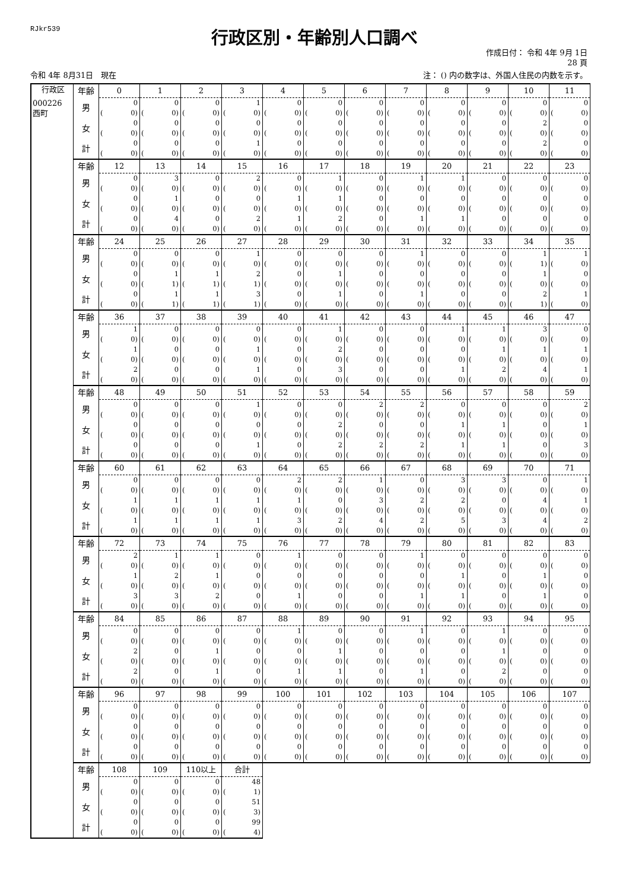RJkr539
行政区別・年齢別人口調べ
作成日付： 令和 4年 9月 1日
28 頁
令和 4年 8月31日　現在
注： () 内の数字は、外国人住民の内数を示す。
| 行政区 | 年齢 | 0 | 1 | 2 | 3 | 4 | 5 | 6 | 7 | 8 | 9 | 10 | 11 |
| 000226 西町 | 男 | 0 ( 0) | 0 ( 0) | 0 ( 0) | 1 ( 0) | 0 ( 0) | 0 ( 0) | 0 ( 0) | 0 ( 0) | 0 ( 0) | 0 ( 0) | 0 ( 0) | 0 ( 0) |
| | 女 | 0 ( 0) | 0 ( 0) | 0 ( 0) | 0 ( 0) | 0 ( 0) | 0 ( 0) | 0 ( 0) | 0 ( 0) | 0 ( 0) | 0 ( 0) | 2 ( 0) | 0 ( 0) |
| | 計 | 0 ( 0) | 0 ( 0) | 0 ( 0) | 1 ( 0) | 0 ( 0) | 0 ( 0) | 0 ( 0) | 0 ( 0) | 0 ( 0) | 0 ( 0) | 2 ( 0) | 0 ( 0) |
| | 年齢 | 12 | 13 | 14 | 15 | 16 | 17 | 18 | 19 | 20 | 21 | 22 | 23 |
| | 男 | 0 ( 0) | 3 ( 0) | 0 ( 0) | 2 ( 0) | 0 ( 0) | 1 ( 0) | 0 ( 0) | 1 ( 0) | 1 ( 0) | 0 ( 0) | 0 ( 0) | 0 ( 0) |
| | 女 | 0 ( 0) | 1 ( 0) | 0 ( 0) | 0 ( 0) | 1 ( 0) | 1 ( 0) | 0 ( 0) | 0 ( 0) | 0 ( 0) | 0 ( 0) | 0 ( 0) | 0 ( 0) |
| | 計 | 0 ( 0) | 4 ( 0) | 0 ( 0) | 2 ( 0) | 1 ( 0) | 2 ( 0) | 0 ( 0) | 1 ( 0) | 1 ( 0) | 0 ( 0) | 0 ( 0) | 0 ( 0) |
| | 年齢 | 24 | 25 | 26 | 27 | 28 | 29 | 30 | 31 | 32 | 33 | 34 | 35 |
| | 男 | 0 ( 0) | 0 ( 0) | 0 ( 0) | 1 ( 0) | 0 ( 0) | 0 ( 0) | 0 ( 0) | 1 ( 0) | 0 ( 0) | 0 ( 0) | 1 ( 1) | 1 ( 0) |
| | 女 | 0 ( 0) | 1 ( 1) | 1 ( 1) | 2 ( 1) | 0 ( 0) | 1 ( 0) | 0 ( 0) | 0 ( 0) | 0 ( 0) | 0 ( 0) | 1 ( 0) | 0 ( 0) |
| | 計 | 0 ( 0) | 1 ( 1) | 1 ( 1) | 3 ( 1) | 0 ( 0) | 1 ( 0) | 0 ( 0) | 1 ( 0) | 0 ( 0) | 0 ( 0) | 2 ( 1) | 1 ( 0) |
| | 年齢 | 36 | 37 | 38 | 39 | 40 | 41 | 42 | 43 | 44 | 45 | 46 | 47 |
| | 男 | 1 ( 0) | 0 ( 0) | 0 ( 0) | 0 ( 0) | 0 ( 0) | 1 ( 0) | 0 ( 0) | 0 ( 0) | 1 ( 0) | 1 ( 0) | 3 ( 0) | 0 ( 0) |
| | 女 | 1 ( 0) | 0 ( 0) | 0 ( 0) | 1 ( 0) | 0 ( 0) | 2 ( 0) | 0 ( 0) | 0 ( 0) | 0 ( 0) | 1 ( 0) | 1 ( 0) | 1 ( 0) |
| | 計 | 2 ( 0) | 0 ( 0) | 0 ( 0) | 1 ( 0) | 0 ( 0) | 3 ( 0) | 0 ( 0) | 0 ( 0) | 1 ( 0) | 2 ( 0) | 4 ( 0) | 1 ( 0) |
| | 年齢 | 48 | 49 | 50 | 51 | 52 | 53 | 54 | 55 | 56 | 57 | 58 | 59 |
| | 男 | 0 ( 0) | 0 ( 0) | 0 ( 0) | 1 ( 0) | 0 ( 0) | 0 ( 0) | 2 ( 0) | 2 ( 0) | 0 ( 0) | 0 ( 0) | 0 ( 0) | 2 ( 0) |
| | 女 | 0 ( 0) | 0 ( 0) | 0 ( 0) | 0 ( 0) | 0 ( 0) | 2 ( 0) | 0 ( 0) | 0 ( 0) | 1 ( 0) | 1 ( 0) | 0 ( 0) | 1 ( 0) |
| | 計 | 0 ( 0) | 0 ( 0) | 0 ( 0) | 1 ( 0) | 0 ( 0) | 2 ( 0) | 2 ( 0) | 2 ( 0) | 1 ( 0) | 1 ( 0) | 0 ( 0) | 3 ( 0) |
| | 年齢 | 60 | 61 | 62 | 63 | 64 | 65 | 66 | 67 | 68 | 69 | 70 | 71 |
| | 男 | 0 ( 0) | 0 ( 0) | 0 ( 0) | 0 ( 0) | 2 ( 0) | 2 ( 0) | 1 ( 0) | 0 ( 0) | 3 ( 0) | 3 ( 0) | 0 ( 0) | 1 ( 0) |
| | 女 | 1 ( 0) | 1 ( 0) | 1 ( 0) | 1 ( 0) | 1 ( 0) | 0 ( 0) | 3 ( 0) | 2 ( 0) | 2 ( 0) | 0 ( 0) | 4 ( 0) | 1 ( 0) |
| | 計 | 1 ( 0) | 1 ( 0) | 1 ( 0) | 1 ( 0) | 3 ( 0) | 2 ( 0) | 4 ( 0) | 2 ( 0) | 5 ( 0) | 3 ( 0) | 4 ( 0) | 2 ( 0) |
| | 年齢 | 72 | 73 | 74 | 75 | 76 | 77 | 78 | 79 | 80 | 81 | 82 | 83 |
| | 男 | 2 ( 0) | 1 ( 0) | 1 ( 0) | 0 ( 0) | 1 ( 0) | 0 ( 0) | 0 ( 0) | 1 ( 0) | 0 ( 0) | 0 ( 0) | 0 ( 0) | 0 ( 0) |
| | 女 | 1 ( 0) | 2 ( 0) | 1 ( 0) | 0 ( 0) | 0 ( 0) | 0 ( 0) | 0 ( 0) | 0 ( 0) | 1 ( 0) | 0 ( 0) | 1 ( 0) | 0 ( 0) |
| | 計 | 3 ( 0) | 3 ( 0) | 2 ( 0) | 0 ( 0) | 1 ( 0) | 0 ( 0) | 0 ( 0) | 1 ( 0) | 1 ( 0) | 0 ( 0) | 1 ( 0) | 0 ( 0) |
| | 年齢 | 84 | 85 | 86 | 87 | 88 | 89 | 90 | 91 | 92 | 93 | 94 | 95 |
| | 男 | 0 ( 0) | 0 ( 0) | 0 ( 0) | 0 ( 0) | 1 ( 0) | 0 ( 0) | 0 ( 0) | 1 ( 0) | 0 ( 0) | 1 ( 0) | 0 ( 0) | 0 ( 0) |
| | 女 | 2 ( 0) | 0 ( 0) | 1 ( 0) | 0 ( 0) | 0 ( 0) | 1 ( 0) | 0 ( 0) | 0 ( 0) | 0 ( 0) | 1 ( 0) | 0 ( 0) | 0 ( 0) |
| | 計 | 2 ( 0) | 0 ( 0) | 1 ( 0) | 0 ( 0) | 1 ( 0) | 1 ( 0) | 0 ( 0) | 1 ( 0) | 0 ( 0) | 2 ( 0) | 0 ( 0) | 0 ( 0) |
| | 年齢 | 96 | 97 | 98 | 99 | 100 | 101 | 102 | 103 | 104 | 105 | 106 | 107 |
| | 男 | 0 ( 0) | 0 ( 0) | 0 ( 0) | 0 ( 0) | 0 ( 0) | 0 ( 0) | 0 ( 0) | 0 ( 0) | 0 ( 0) | 0 ( 0) | 0 ( 0) | 0 ( 0) |
| | 女 | 0 ( 0) | 0 ( 0) | 0 ( 0) | 0 ( 0) | 0 ( 0) | 0 ( 0) | 0 ( 0) | 0 ( 0) | 0 ( 0) | 0 ( 0) | 0 ( 0) | 0 ( 0) |
| | 計 | 0 ( 0) | 0 ( 0) | 0 ( 0) | 0 ( 0) | 0 ( 0) | 0 ( 0) | 0 ( 0) | 0 ( 0) | 0 ( 0) | 0 ( 0) | 0 ( 0) | 0 ( 0) |
| | 年齢 | 108 | 109 | 110以上 | 合計 | | | | | | | | |
| | 男 | 0 ( 0) | 0 ( 0) | 0 ( 0) | 48 ( 1) | | | | | | | | |
| | 女 | 0 ( 0) | 0 ( 0) | 0 ( 0) | 51 ( 3) | | | | | | | | |
| | 計 | 0 ( 0) | 0 ( 0) | 0 ( 0) | 99 ( 4) | | | | | | | | |